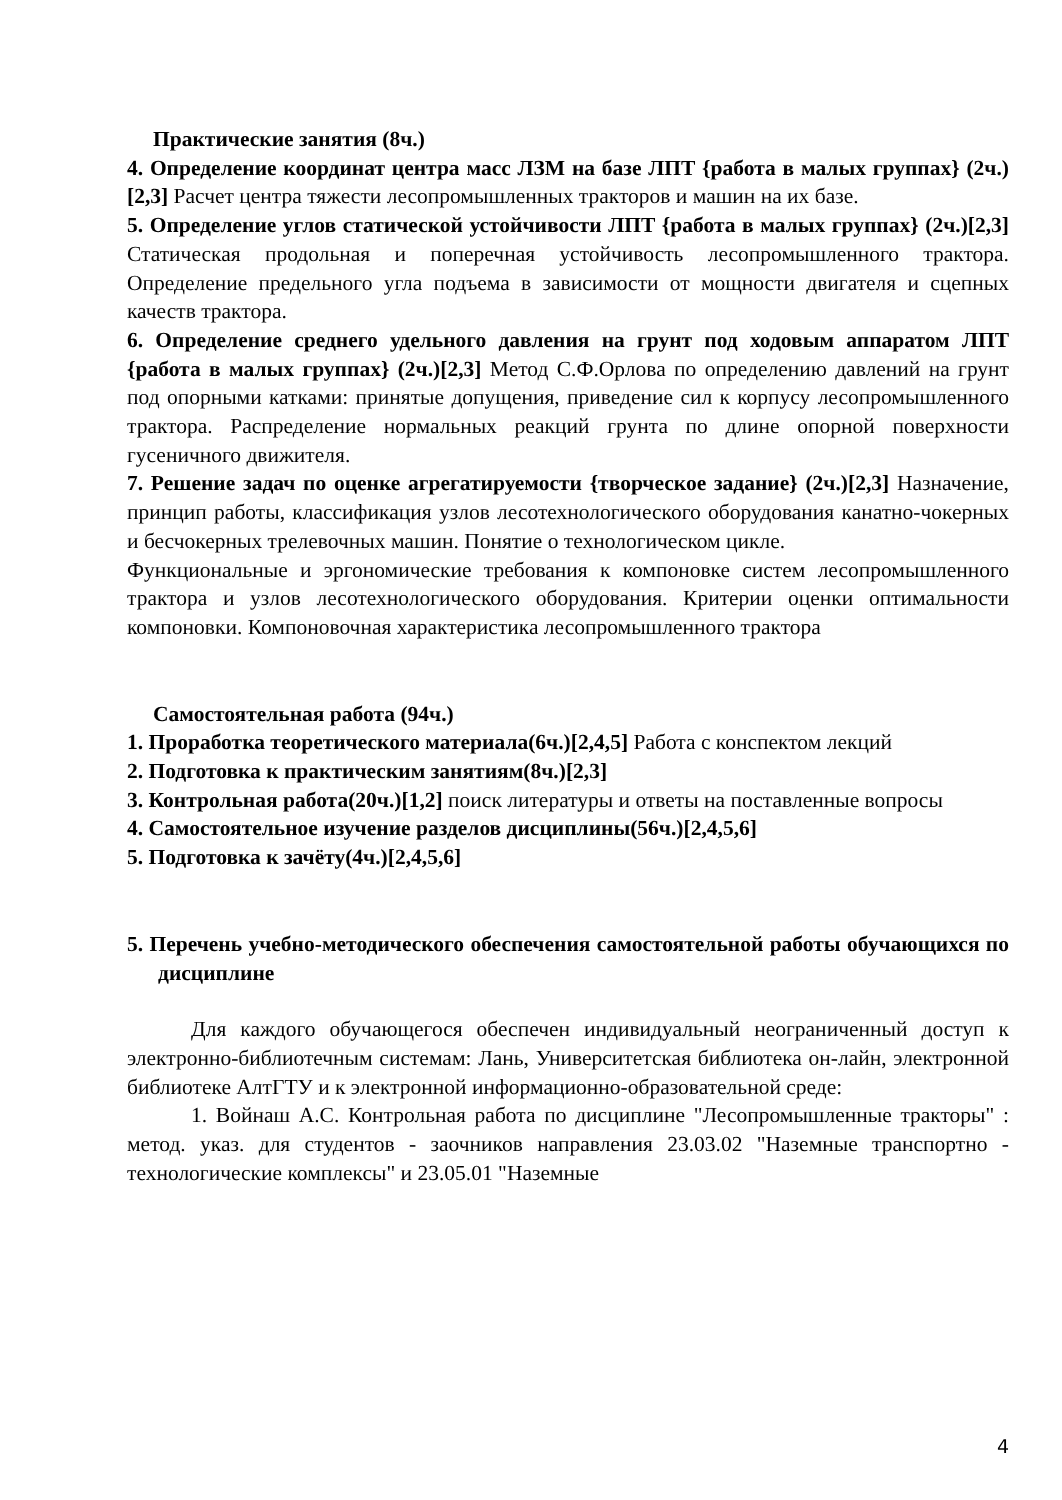Практические занятия (8ч.)
4. Определение координат центра масс ЛЗМ на базе ЛПТ {работа в малых группах} (2ч.)[2,3] Расчет центра тяжести лесопромышленных тракторов и машин на их базе.
5. Определение углов статической устойчивости ЛПТ {работа в малых группах} (2ч.)[2,3] Статическая продольная и поперечная устойчивость лесопромышленного трактора. Определение предельного угла подъема в зависимости от мощности двигателя и сцепных качеств трактора.
6. Определение среднего удельного давления на грунт под ходовым аппаратом ЛПТ {работа в малых группах} (2ч.)[2,3] Метод С.Ф.Орлова по определению давлений на грунт под опорными катками: принятые допущения, приведение сил к корпусу лесопромышленного трактора. Распределение нормальных реакций грунта по длине опорной поверхности гусеничного движителя.
7. Решение задач по оценке агрегатируемости {творческое задание} (2ч.)[2,3] Назначение, принцип работы, классификация узлов лесотехнологического оборудования канатно-чокерных и бесчокерных трелевочных машин. Понятие о технологическом цикле.
Функциональные и эргономические требования к компоновке систем лесопромышленного трактора и узлов лесотехнологического оборудования. Критерии оценки оптимальности компоновки. Компоновочная характеристика лесопромышленного трактора
Самостоятельная работа (94ч.)
1. Проработка теоретического материала(6ч.)[2,4,5] Работа с конспектом лекций
2. Подготовка к практическим занятиям(8ч.)[2,3]
3. Контрольная работа(20ч.)[1,2] поиск литературы и ответы на поставленные вопросы
4. Самостоятельное изучение разделов дисциплины(56ч.)[2,4,5,6]
5. Подготовка к зачёту(4ч.)[2,4,5,6]
5. Перечень учебно-методического обеспечения самостоятельной работы обучающихся по дисциплине
Для каждого обучающегося обеспечен индивидуальный неограниченный доступ к электронно-библиотечным системам: Лань, Университетская библиотека он-лайн, электронной библиотеке АлтГТУ и к электронной информационно-образовательной среде:
1. Войнаш А.С. Контрольная работа по дисциплине "Лесопромышленные тракторы" : метод. указ. для студентов - заочников направления 23.03.02 "Наземные транспортно - технологические комплексы" и 23.05.01 "Наземные
4